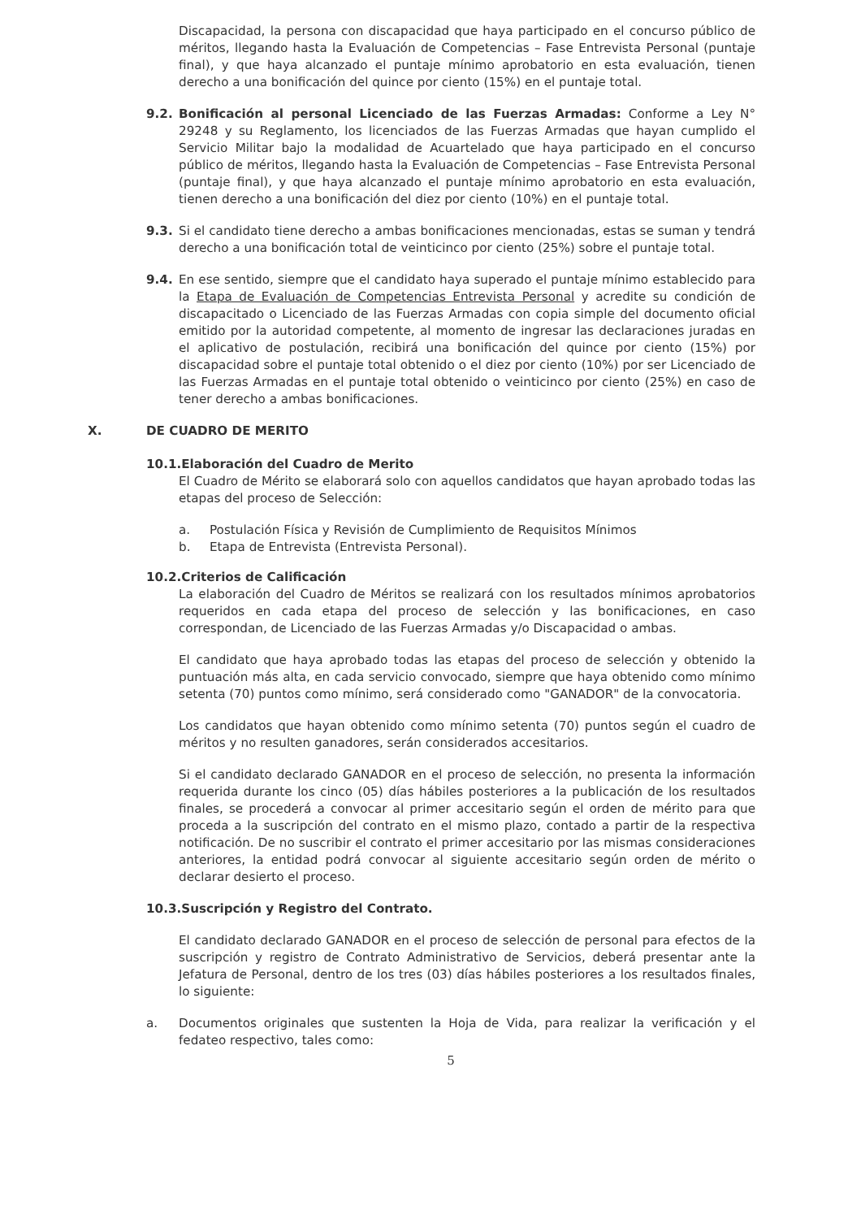Discapacidad, la persona con discapacidad que haya participado en el concurso público de méritos, llegando hasta la Evaluación de Competencias – Fase Entrevista Personal (puntaje final), y que haya alcanzado el puntaje mínimo aprobatorio en esta evaluación, tienen derecho a una bonificación del quince por ciento (15%) en el puntaje total.
9.2. Bonificación al personal Licenciado de las Fuerzas Armadas: Conforme a Ley N° 29248 y su Reglamento, los licenciados de las Fuerzas Armadas que hayan cumplido el Servicio Militar bajo la modalidad de Acuartelado que haya participado en el concurso público de méritos, llegando hasta la Evaluación de Competencias – Fase Entrevista Personal (puntaje final), y que haya alcanzado el puntaje mínimo aprobatorio en esta evaluación, tienen derecho a una bonificación del diez por ciento (10%) en el puntaje total.
9.3. Si el candidato tiene derecho a ambas bonificaciones mencionadas, estas se suman y tendrá derecho a una bonificación total de veinticinco por ciento (25%) sobre el puntaje total.
9.4. En ese sentido, siempre que el candidato haya superado el puntaje mínimo establecido para la Etapa de Evaluación de Competencias Entrevista Personal y acredite su condición de discapacitado o Licenciado de las Fuerzas Armadas con copia simple del documento oficial emitido por la autoridad competente, al momento de ingresar las declaraciones juradas en el aplicativo de postulación, recibirá una bonificación del quince por ciento (15%) por discapacidad sobre el puntaje total obtenido o el diez por ciento (10%) por ser Licenciado de las Fuerzas Armadas en el puntaje total obtenido o veinticinco por ciento (25%) en caso de tener derecho a ambas bonificaciones.
X. DE CUADRO DE MERITO
10.1.Elaboración del Cuadro de Merito
El Cuadro de Mérito se elaborará solo con aquellos candidatos que hayan aprobado todas las etapas del proceso de Selección:
a. Postulación Física y Revisión de Cumplimiento de Requisitos Mínimos
b. Etapa de Entrevista (Entrevista Personal).
10.2.Criterios de Calificación
La elaboración del Cuadro de Méritos se realizará con los resultados mínimos aprobatorios requeridos en cada etapa del proceso de selección y las bonificaciones, en caso correspondan, de Licenciado de las Fuerzas Armadas y/o Discapacidad o ambas.
El candidato que haya aprobado todas las etapas del proceso de selección y obtenido la puntuación más alta, en cada servicio convocado, siempre que haya obtenido como mínimo setenta (70) puntos como mínimo, será considerado como "GANADOR" de la convocatoria.
Los candidatos que hayan obtenido como mínimo setenta (70) puntos según el cuadro de méritos y no resulten ganadores, serán considerados accesitarios.
Si el candidato declarado GANADOR en el proceso de selección, no presenta la información requerida durante los cinco (05) días hábiles posteriores a la publicación de los resultados finales, se procederá a convocar al primer accesitario según el orden de mérito para que proceda a la suscripción del contrato en el mismo plazo, contado a partir de la respectiva notificación. De no suscribir el contrato el primer accesitario por las mismas consideraciones anteriores, la entidad podrá convocar al siguiente accesitario según orden de mérito o declarar desierto el proceso.
10.3.Suscripción y Registro del Contrato.
El candidato declarado GANADOR en el proceso de selección de personal para efectos de la suscripción y registro de Contrato Administrativo de Servicios, deberá presentar ante la Jefatura de Personal, dentro de los tres (03) días hábiles posteriores a los resultados finales, lo siguiente:
a. Documentos originales que sustenten la Hoja de Vida, para realizar la verificación y el fedateo respectivo, tales como:
5